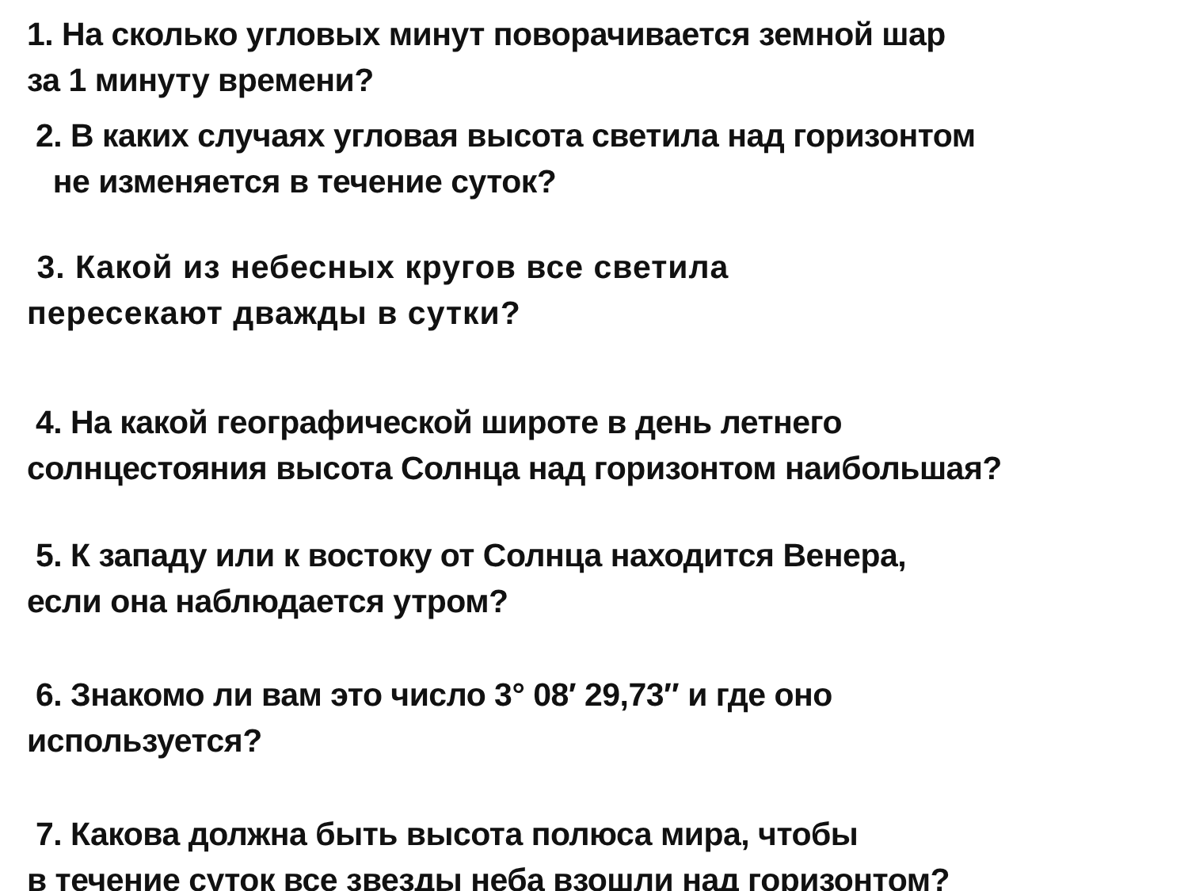1. На сколько угловых минут поворачивается земной шар
за 1 минуту времени?
2. В каких случаях угловая высота светила над горизонтом
не изменяется в течение суток?
3. Какой из небесных кругов все светила
пересекают дважды в сутки?
4. На какой географической широте в день летнего
солнцестояния высота Солнца над горизонтом наибольшая?
5. К западу или к востоку от Солнца находится Венера,
если она наблюдается утром?
6. Знакомо ли вам это число 3° 08′ 29,73″ и где оно
используется?
7. Какова должна быть высота полюса мира, чтобы
в течение суток все звезды неба взошли над горизонтом?